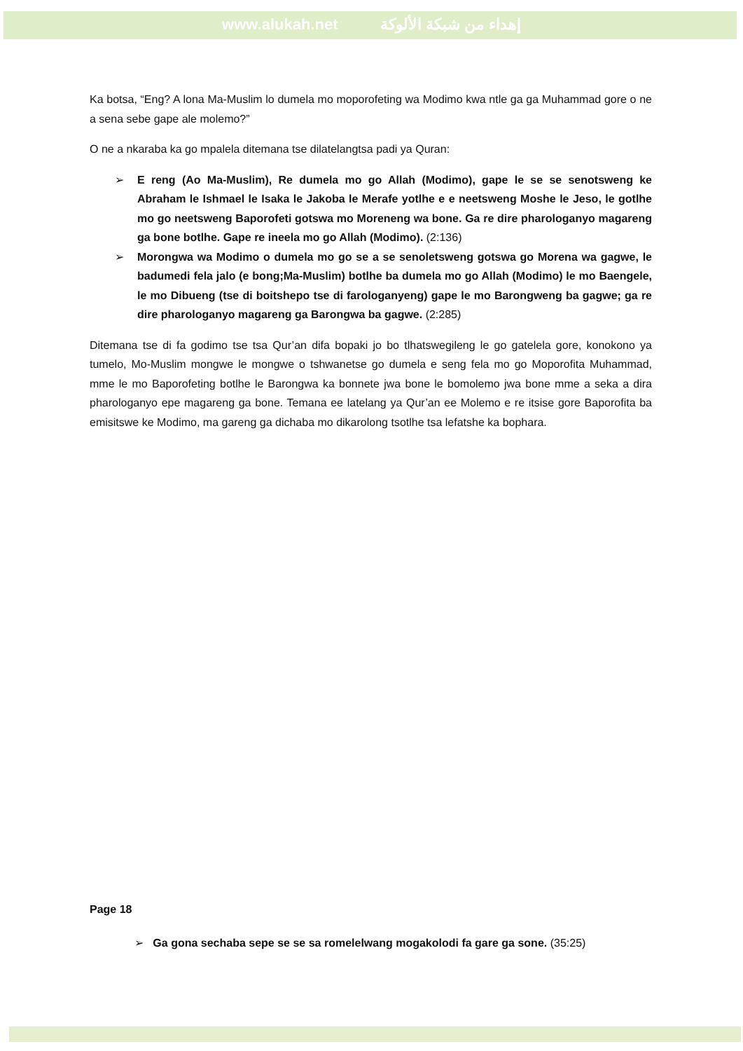www.alukah.net إهداء من شبكة الألوكة
Ka botsa, “Eng? A lona Ma-Muslim lo dumela mo moporofeting wa Modimo kwa ntle ga ga Muhammad gore o ne a sena sebe gape ale molemo?”
O ne a nkaraba ka go mpalela ditemana tse dilatelangtsa padi ya Quran:
➢ E reng (Ao Ma-Muslim), Re dumela mo go Allah (Modimo), gape le se se senotsweng ke Abraham le Ishmael le Isaka le Jakoba le Merafe yotlhe e e neetsweng Moshe le Jeso, le gotlhe mo go neetsweng Baporofeti gotswa mo Moreneng wa bone. Ga re dire pharologanyo magareng ga bone botlhe. Gape re ineela mo go Allah (Modimo). (2:136)
➢ Morongwa wa Modimo o dumela mo go se a se senoletsweng gotswa go Morena wa gagwe, le badumedi fela jalo (e bong;Ma-Muslim) botlhe ba dumela mo go Allah (Modimo) le mo Baengele, le mo Dibueng (tse di boitshepo tse di farologanyeng) gape le mo Barongweng ba gagwe; ga re dire pharologanyo magareng ga Barongwa ba gagwe. (2:285)
Ditemana tse di fa godimo tse tsa Qur’an difa bopaki jo bo tlhatswegileng le go gatelela gore, konokono ya tumelo, Mo-Muslim mongwe le mongwe o tshwanetse go dumela e seng fela mo go Moporofita Muhammad, mme le mo Baporofeting botlhe le Barongwa ka bonnete jwa bone le bomolemo jwa bone mme a seka a dira pharologanyo epe magareng ga bone. Temana ee latelang ya Qur’an ee Molemo e re itsise gore Baporofita ba emisitswe ke Modimo, ma gareng ga dichaba mo dikarolong tsotlhe tsa lefatshe ka bophara.
Page 18
➢ Ga gona sechaba sepe se se sa romelelwang mogakolodi fa gare ga sone. (35:25)